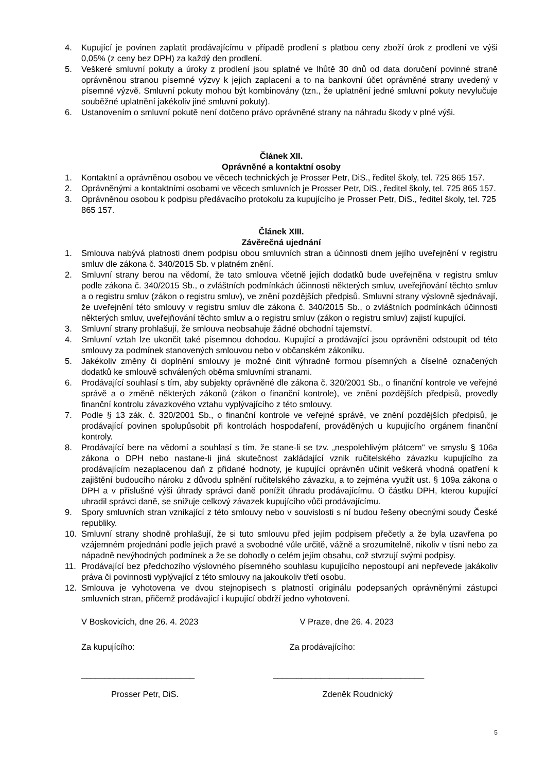4. Kupující je povinen zaplatit prodávajícímu v případě prodlení s platbou ceny zboží úrok z prodlení ve výši 0,05% (z ceny bez DPH) za každý den prodlení.
5. Veškeré smluvní pokuty a úroky z prodlení jsou splatné ve lhůtě 30 dnů od data doručení povinné straně oprávněnou stranou písemné výzvy k jejich zaplacení a to na bankovní účet oprávněné strany uvedený v písemné výzvě. Smluvní pokuty mohou být kombinovány (tzn., že uplatnění jedné smluvní pokuty nevylučuje souběžné uplatnění jakékoliv jiné smluvní pokuty).
6. Ustanovením o smluvní pokutě není dotčeno právo oprávněné strany na náhradu škody v plné výši.
Článek XII.
Oprávněné a kontaktní osoby
1. Kontaktní a oprávněnou osobou ve věcech technických je Prosser Petr, DiS., ředitel školy, tel. 725 865 157.
2. Oprávněnými a kontaktními osobami ve věcech smluvních je Prosser Petr, DiS., ředitel školy, tel. 725 865 157.
3. Oprávněnou osobou k podpisu předávacího protokolu za kupujícího je Prosser Petr, DiS., ředitel školy, tel. 725 865 157.
Článek XIII.
Závěrečná ujednání
1. Smlouva nabývá platnosti dnem podpisu obou smluvních stran a účinnosti dnem jejího uveřejnění v registru smluv dle zákona č. 340/2015 Sb. v platném znění.
2. Smluvní strany berou na vědomí, že tato smlouva včetně jejích dodatků bude uveřejněna v registru smluv podle zákona č. 340/2015 Sb., o zvláštních podmínkách účinnosti některých smluv, uveřejňování těchto smluv a o registru smluv (zákon o registru smluv), ve znění pozdějších předpisů. Smluvní strany výslovně sjednávají, že uveřejnění této smlouvy v registru smluv dle zákona č. 340/2015 Sb., o zvláštních podmínkách účinnosti některých smluv, uveřejňování těchto smluv a o registru smluv (zákon o registru smluv) zajistí kupující.
3. Smluvní strany prohlašují, že smlouva neobsahuje žádné obchodní tajemství.
4. Smluvní vztah lze ukončit také písemnou dohodou. Kupující a prodávající jsou oprávněni odstoupit od této smlouvy za podmínek stanovených smlouvou nebo v občanském zákoníku.
5. Jakékoliv změny či doplnění smlouvy je možné činit výhradně formou písemných a číselně označených dodatků ke smlouvě schválených oběma smluvními stranami.
6. Prodávající souhlasí s tím, aby subjekty oprávněné dle zákona č. 320/2001 Sb., o finanční kontrole ve veřejné správě a o změně některých zákonů (zákon o finanční kontrole), ve znění pozdějších předpisů, provedly finanční kontrolu závazkového vztahu vyplývajícího z této smlouvy.
7. Podle § 13 zák. č. 320/2001 Sb., o finanční kontrole ve veřejné správě, ve znění pozdějších předpisů, je prodávající povinen spolupůsobit při kontrolách hospodaření, prováděných u kupujícího orgánem finanční kontroly.
8. Prodávající bere na vědomí a souhlasí s tím, že stane-li se tzv. „nespolehlivým plátcem" ve smyslu § 106a zákona o DPH nebo nastane-li jiná skutečnost zakládající vznik ručitelského závazku kupujícího za prodávajícím nezaplacenou daň z přidané hodnoty, je kupující oprávněn učinit veškerá vhodná opatření k zajištění budoucího nároku z důvodu splnění ručitelského závazku, a to zejména využít ust. § 109a zákona o DPH a v příslušné výši úhrady správci daně ponížit úhradu prodávajícímu. O částku DPH, kterou kupující uhradil správci daně, se snižuje celkový závazek kupujícího vůči prodávajícímu.
9. Spory smluvních stran vznikající z této smlouvy nebo v souvislosti s ní budou řešeny obecnými soudy České republiky.
10. Smluvní strany shodně prohlašují, že si tuto smlouvu před jejím podpisem přečetly a že byla uzavřena po vzájemném projednání podle jejich pravé a svobodné vůle určitě, vážně a srozumitelně, nikoliv v tísni nebo za nápadně nevýhodných podmínek a že se dohodly o celém jejím obsahu, což stvrzují svými podpisy.
11. Prodávající bez předchozího výslovného písemného souhlasu kupujícího nepostoupí ani nepřevede jakákoliv práva či povinnosti vyplývající z této smlouvy na jakoukoliv třetí osobu.
12. Smlouva je vyhotovena ve dvou stejnopisech s platností originálu podepsaných oprávněnými zástupci smluvních stran, přičemž prodávající i kupující obdrží jedno vyhotovení.
V Boskovicích, dne 26. 4. 2023 V Praze, dne 26. 4. 2023
Za kupujícího: Za prodávajícího:
________________________ ________________________________
Prosser Petr, DiS. Zdeněk Roudnický
5